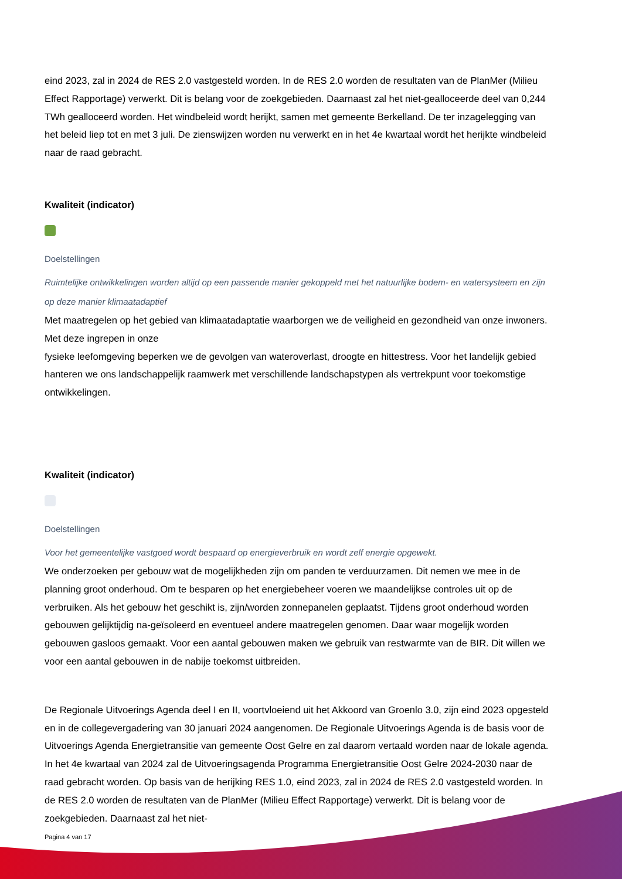eind 2023, zal in 2024 de RES 2.0 vastgesteld worden. In de RES 2.0 worden de resultaten van de PlanMer (Milieu Effect Rapportage) verwerkt. Dit is belang voor de zoekgebieden. Daarnaast zal het niet-gealloceerde deel van 0,244 TWh gealloceerd worden. Het windbeleid wordt herijkt, samen met gemeente Berkelland. De ter inzagelegging van het beleid liep tot en met 3 juli. De zienswijzen worden nu verwerkt en in het 4e kwartaal wordt het herijkte windbeleid naar de raad gebracht.
Kwaliteit (indicator)
Doelstellingen
Ruimtelijke ontwikkelingen worden altijd op een passende manier gekoppeld met het natuurlijke bodem- en watersysteem en zijn op deze manier klimaatadaptief
Met maatregelen op het gebied van klimaatadaptatie waarborgen we de veiligheid en gezondheid van onze inwoners. Met deze ingrepen in onze
fysieke leefomgeving beperken we de gevolgen van wateroverlast, droogte en hittestress. Voor het landelijk gebied hanteren we ons landschappelijk raamwerk met verschillende landschapstypen als vertrekpunt voor toekomstige ontwikkelingen.
Kwaliteit (indicator)
Doelstellingen
Voor het gemeentelijke vastgoed wordt bespaard op energieverbruik en wordt zelf energie opgewekt.
We onderzoeken per gebouw wat de mogelijkheden zijn om panden te verduurzamen. Dit nemen we mee in de planning groot onderhoud. Om te besparen op het energiebeheer voeren we maandelijkse controles uit op de verbruiken. Als het gebouw het geschikt is, zijn/worden zonnepanelen geplaatst. Tijdens groot onderhoud worden gebouwen gelijktijdig na-geïsoleerd en eventueel andere maatregelen genomen. Daar waar mogelijk worden gebouwen gasloos gemaakt. Voor een aantal gebouwen maken we gebruik van restwarmte van de BIR. Dit willen we voor een aantal gebouwen in de nabije toekomst uitbreiden.
De Regionale Uitvoerings Agenda deel I en II, voortvloeiend uit het Akkoord van Groenlo 3.0, zijn eind 2023 opgesteld en in de collegevergadering van 30 januari 2024 aangenomen. De Regionale Uitvoerings Agenda is de basis voor de Uitvoerings Agenda Energietransitie van gemeente Oost Gelre en zal daarom vertaald worden naar de lokale agenda. In het 4e kwartaal van 2024 zal de Uitvoeringsagenda Programma Energietransitie Oost Gelre 2024-2030 naar de raad gebracht worden. Op basis van de herijking RES 1.0, eind 2023, zal in 2024 de RES 2.0 vastgesteld worden. In de RES 2.0 worden de resultaten van de PlanMer (Milieu Effect Rapportage) verwerkt. Dit is belang voor de zoekgebieden. Daarnaast zal het niet-
Pagina 4 van 17